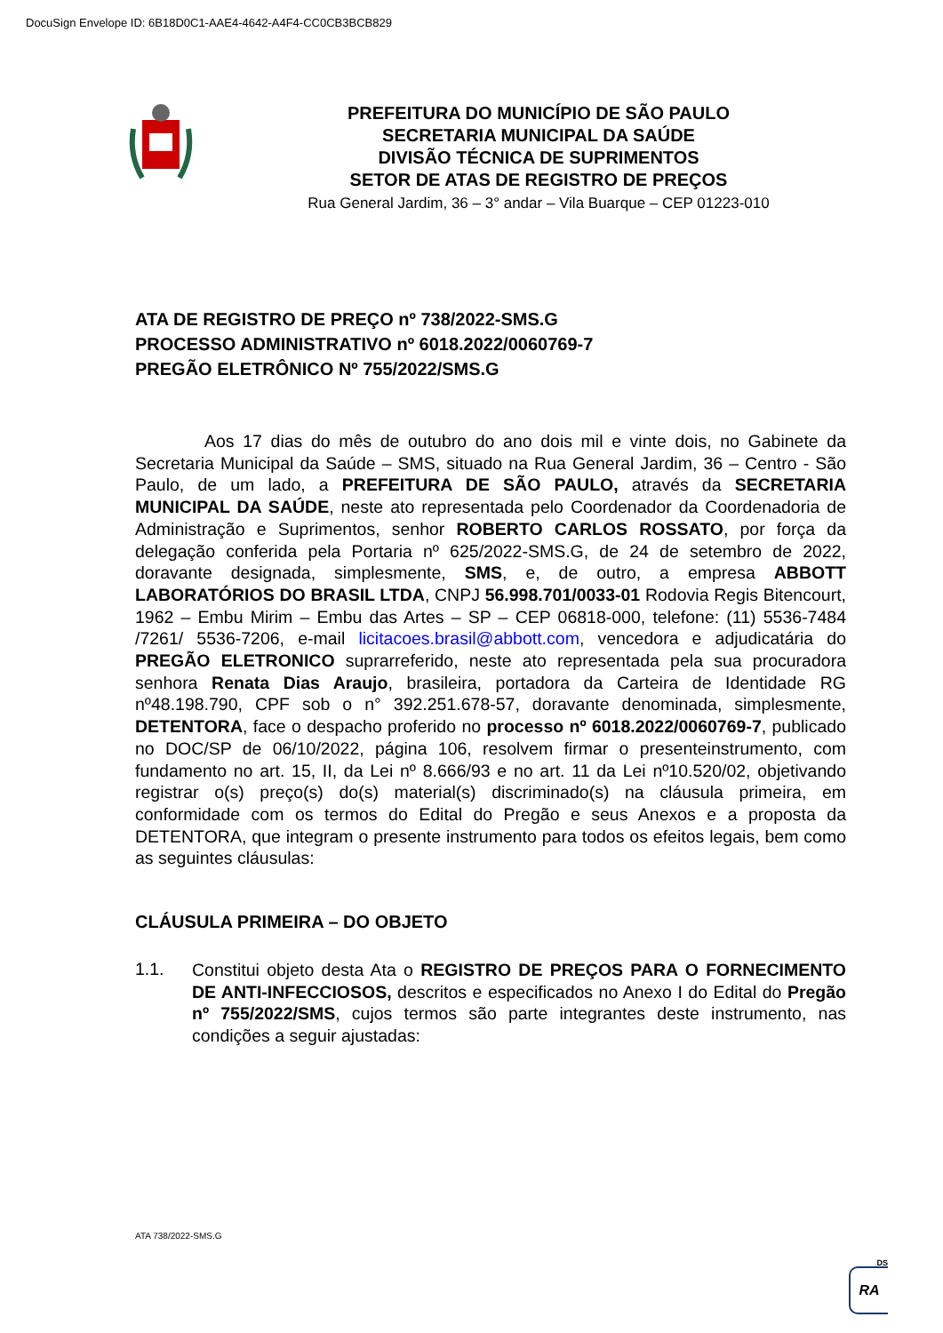DocuSign Envelope ID: 6B18D0C1-AAE4-4642-A4F4-CC0CB3BCB829
PREFEITURA DO MUNICÍPIO DE SÃO PAULO
SECRETARIA MUNICIPAL DA SAÚDE
DIVISÃO TÉCNICA DE SUPRIMENTOS
SETOR DE ATAS DE REGISTRO DE PREÇOS
Rua General Jardim, 36 – 3° andar – Vila Buarque – CEP 01223-010
ATA DE REGISTRO DE PREÇO nº 738/2022-SMS.G
PROCESSO ADMINISTRATIVO nº 6018.2022/0060769-7
PREGÃO ELETRÔNICO Nº 755/2022/SMS.G
Aos 17 dias do mês de outubro do ano dois mil e vinte dois, no Gabinete da Secretaria Municipal da Saúde – SMS, situado na Rua General Jardim, 36 – Centro - São Paulo, de um lado, a PREFEITURA DE SÃO PAULO, através da SECRETARIA MUNICIPAL DA SAÚDE, neste ato representada pelo Coordenador da Coordenadoria de Administração e Suprimentos, senhor ROBERTO CARLOS ROSSATO, por força da delegação conferida pela Portaria nº 625/2022-SMS.G, de 24 de setembro de 2022, doravante designada, simplesmente, SMS, e, de outro, a empresa ABBOTT LABORATÓRIOS DO BRASIL LTDA, CNPJ 56.998.701/0033-01 Rodovia Regis Bitencourt, 1962 – Embu Mirim – Embu das Artes – SP – CEP 06818-000, telefone: (11) 5536-7484 /7261/ 5536-7206, e-mail licitacoes.brasil@abbott.com, vencedora e adjudicatária do PREGÃO ELETRONICO suprarreferido, neste ato representada pela sua procuradora senhora Renata Dias Araujo, brasileira, portadora da Carteira de Identidade RG nº48.198.790, CPF sob o n° 392.251.678-57, doravante denominada, simplesmente, DETENTORA, face o despacho proferido no processo nº 6018.2022/0060769-7, publicado no DOC/SP de 06/10/2022, página 106, resolvem firmar o presenteinstrumento, com fundamento no art. 15, II, da Lei nº 8.666/93 e no art. 11 da Lei nº10.520/02, objetivando registrar o(s) preço(s) do(s) material(s) discriminado(s) na cláusula primeira, em conformidade com os termos do Edital do Pregão e seus Anexos e a proposta da DETENTORA, que integram o presente instrumento para todos os efeitos legais, bem como as seguintes cláusulas:
CLÁUSULA PRIMEIRA – DO OBJETO
1.1.
Constitui objeto desta Ata o REGISTRO DE PREÇOS PARA O FORNECIMENTO DE ANTI-INFECCIOSOS, descritos e especificados no Anexo I do Edital do Pregão nº 755/2022/SMS, cujos termos são parte integrantes deste instrumento, nas condições a seguir ajustadas:
ATA 738/2022-SMS.G
DS
RA